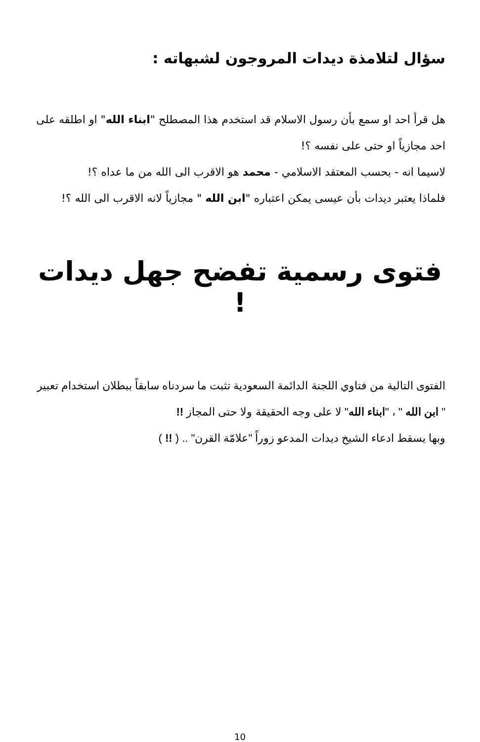سؤال لتلامذة ديدات المروجون لشبهاته :
هل قرأ احد او سمع بأن رسول الاسلام قد استخدم هذا المصطلح "ابناء الله" او اطلقه على احد مجازياً او حتى على نفسه ؟!
لاسيما انه - بحسب المعتقد الاسلامي - محمد هو الاقرب الى الله من ما عداه ؟!
فلماذا يعتبر ديدات بأن عيسى يمكن اعتباره "ابن الله " مجازياً لانه الاقرب الى الله ؟!
فتوى رسمية تفضح جهل ديدات !
الفتوى التالية من فتاوي اللجنة الدائمة السعودية تثبت ما سردناه سابقاً ببطلان استخدام تعبير " ابن الله " ، "ابناء الله" لا على وجه الحقيقة ولا حتى المجاز !!
وبها يسقط ادعاء الشيخ ديدات المدعو زوراً "علامّة القرن" .. ( !! )
10